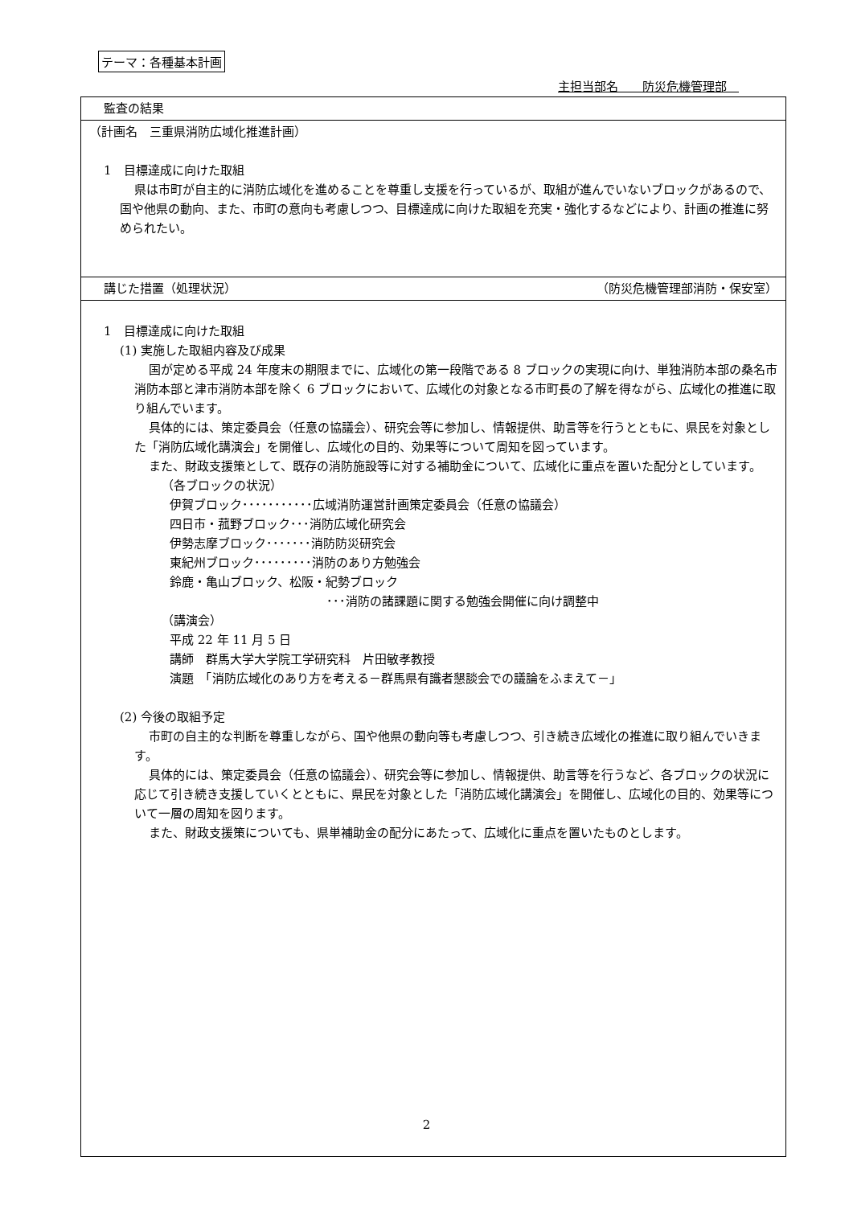テーマ：各種基本計画
主担当部名　　防災危機管理部　
| 監査の結果 |
| （計画名 三重県消防広域化推進計画） 1 目標達成に向けた取組 県は市町が自主的に消防広域化を進めることを尊重し支援を行っているが、取組が進んでいないブロックがあるので、国や他県の動向、また、市町の意向も考慮しつつ、目標達成に向けた取組を充実・強化するなどにより、計画の推進に努められたい。 |
| 講じた措置（処理状況） （防災危機管理部消防・保安室） |
| 1 目標達成に向けた取組 (1) 実施した取組内容及び成果 国が定める平成 24 年度末の期限までに、広域化の第一段階である 8 ブロックの実現に向け、単独消防本部の桑名市消防本部と津市消防本部を除く 6 ブロックにおいて、広域化の対象となる市町長の了解を得ながら、広域化の推進に取り組んでいます。 具体的には、策定委員会（任意の協議会）、研究会等に参加し、情報提供、助言等を行うとともに、県民を対象とした「消防広域化講演会」を開催し、広域化の目的、効果等について周知を図っています。 また、財政支援策として、既存の消防施設等に対する補助金について、広域化に重点を置いた配分としています。 （各ブロックの状況） 伊賀ブロック･･･････････広域消防運営計画策定委員会（任意の協議会） 四日市・菰野ブロック･･･消防広域化研究会 伊勢志摩ブロック･･･････消防防災研究会 東紀州ブロック･････････消防のあり方勉強会 鈴鹿・亀山ブロック、松阪・紀勢ブロック ･･･消防の諸課題に関する勉強会開催に向け調整中 （講演会） 平成 22 年 11 月 5 日 講師 群馬大学大学院工学研究科 片田敏孝教授 演題 「消防広域化のあり方を考える－群馬県有識者懇談会での議論をふまえて－」 (2) 今後の取組予定 市町の自主的な判断を尊重しながら、国や他県の動向等も考慮しつつ、引き続き広域化の推進に取り組んでいきます。 具体的には、策定委員会（任意の協議会）、研究会等に参加し、情報提供、助言等を行うなど、各ブロックの状況に応じて引き続き支援していくとともに、県民を対象とした「消防広域化講演会」を開催し、広域化の目的、効果等について一層の周知を図ります。 また、財政支援策についても、県単補助金の配分にあたって、広域化に重点を置いたものとします。 |
2